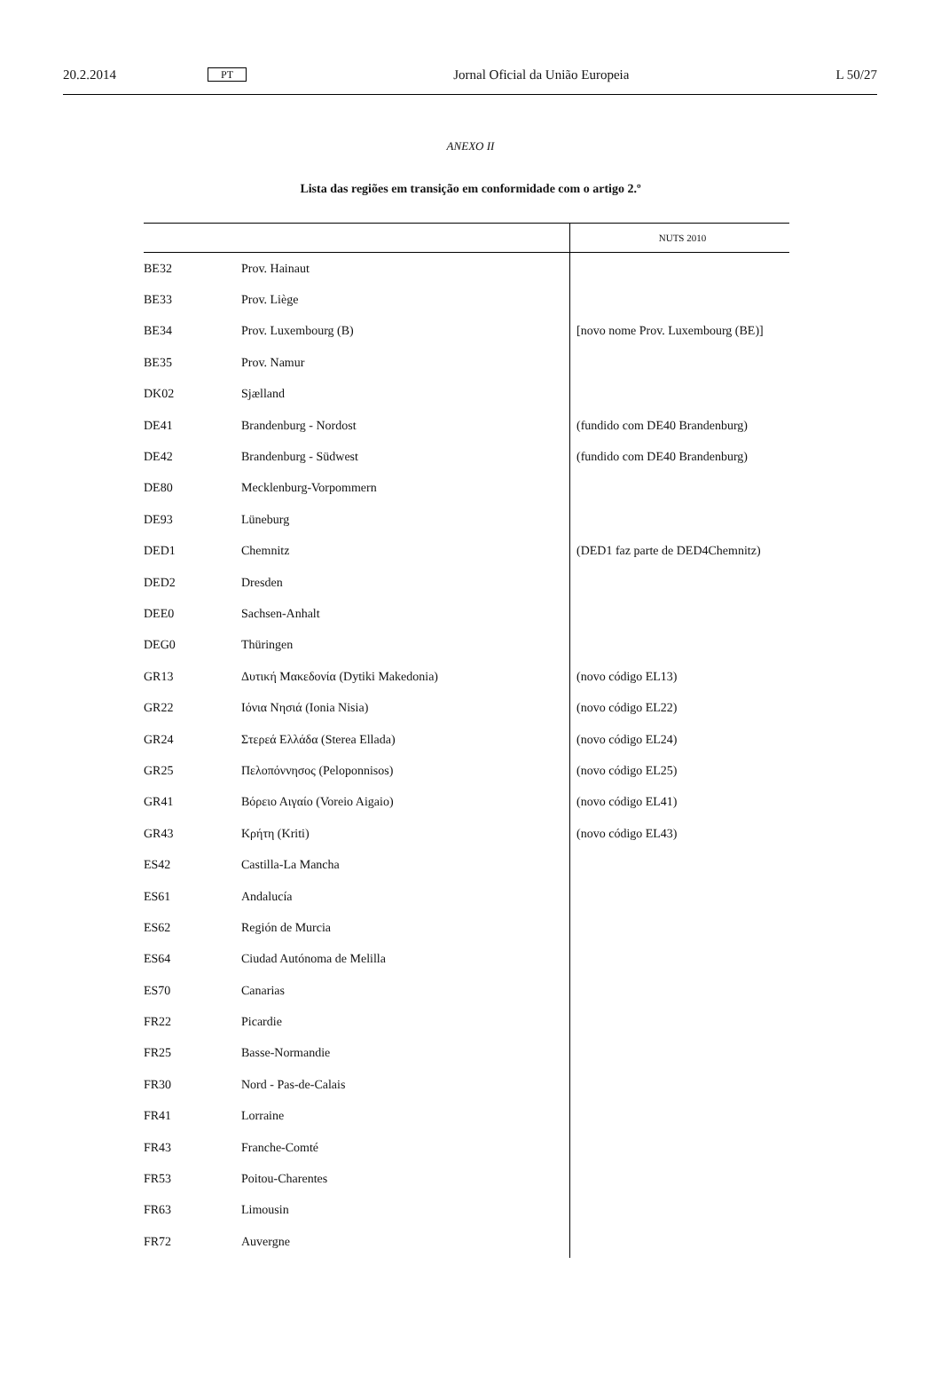20.2.2014 PT Jornal Oficial da União Europeia L 50/27
ANEXO II
Lista das regiões em transição em conformidade com o artigo 2.º
| | | NUTS 2010 |
| --- | --- | --- |
| BE32 | Prov. Hainaut | |
| BE33 | Prov. Liège | |
| BE34 | Prov. Luxembourg (B) | [novo nome Prov. Luxembourg (BE)] |
| BE35 | Prov. Namur | |
| DK02 | Sjælland | |
| DE41 | Brandenburg - Nordost | (fundido com DE40 Brandenburg) |
| DE42 | Brandenburg - Südwest | (fundido com DE40 Brandenburg) |
| DE80 | Mecklenburg-Vorpommern | |
| DE93 | Lüneburg | |
| DED1 | Chemnitz | (DED1 faz parte de DED4Chemnitz) |
| DED2 | Dresden | |
| DEE0 | Sachsen-Anhalt | |
| DEG0 | Thüringen | |
| GR13 | Δυτική Μακεδονία (Dytiki Makedonia) | (novo código EL13) |
| GR22 | Ιόνια Νησιά (Ionia Nisia) | (novo código EL22) |
| GR24 | Στερεά Ελλάδα (Sterea Ellada) | (novo código EL24) |
| GR25 | Πελοπόννησος (Peloponnisos) | (novo código EL25) |
| GR41 | Βόρειο Αιγαίο (Voreio Aigaio) | (novo código EL41) |
| GR43 | Κρήτη (Kriti) | (novo código EL43) |
| ES42 | Castilla-La Mancha | |
| ES61 | Andalucía | |
| ES62 | Región de Murcia | |
| ES64 | Ciudad Autónoma de Melilla | |
| ES70 | Canarias | |
| FR22 | Picardie | |
| FR25 | Basse-Normandie | |
| FR30 | Nord - Pas-de-Calais | |
| FR41 | Lorraine | |
| FR43 | Franche-Comté | |
| FR53 | Poitou-Charentes | |
| FR63 | Limousin | |
| FR72 | Auvergne | |